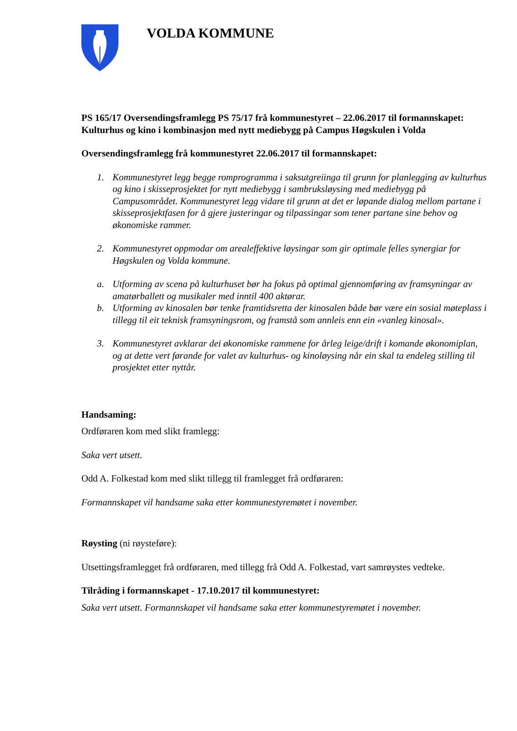VOLDA KOMMUNE
PS 165/17 Oversendingsframlegg PS 75/17 frå kommunestyret – 22.06.2017 til formannskapet: Kulturhus og kino i kombinasjon med nytt mediebygg på Campus Høgskulen i Volda
Oversendingsframlegg frå kommunestyret 22.06.2017 til formannskapet:
1. Kommunestyret legg begge romprogramma i saksutgreiinga til grunn for planlegging av kulturhus og kino i skisseprosjektet for nytt mediebygg i sambruksløysing med mediebygg på Campusområdet. Kommunestyret legg vidare til grunn at det er løpande dialog mellom partane i skisseprosjektfasen for å gjere justeringar og tilpassingar som tener partane sine behov og økonomiske rammer.
2. Kommunestyret oppmodar om arealeffektive løysingar som gir optimale felles synergiar for Høgskulen og Volda kommune.
a. Utforming av scena på kulturhuset bør ha fokus på optimal gjennomføring av framsyningar av amatørballett og musikaler med inntil 400 aktørar.
b. Utforming av kinosalen bør tenke framtidsretta der kinosalen både bør være ein sosial møteplass i tillegg til eit teknisk framsyningsrom, og framstå som annleis enn ein «vanleg kinosal».
3. Kommunestyret avklarar dei økonomiske rammene for årleg leige/drift i komande økonomiplan, og at dette vert førande for valet av kulturhus- og kinoløysing når ein skal ta endeleg stilling til prosjektet etter nyttår.
Handsaming:
Ordføraren kom med slikt framlegg:
Saka vert utsett.
Odd A. Folkestad kom med slikt tillegg til framlegget frå ordføraren:
Formannskapet vil handsame saka etter kommunestyremøtet i november.
Røysting (ni røysteføre):
Utsettingsframlegget frå ordføraren, med tillegg frå Odd A. Folkestad, vart samrøystes vedteke.
Tilråding i formannskapet - 17.10.2017 til kommunestyret:
Saka vert utsett. Formannskapet vil handsame saka etter kommunestyremøtet i november.